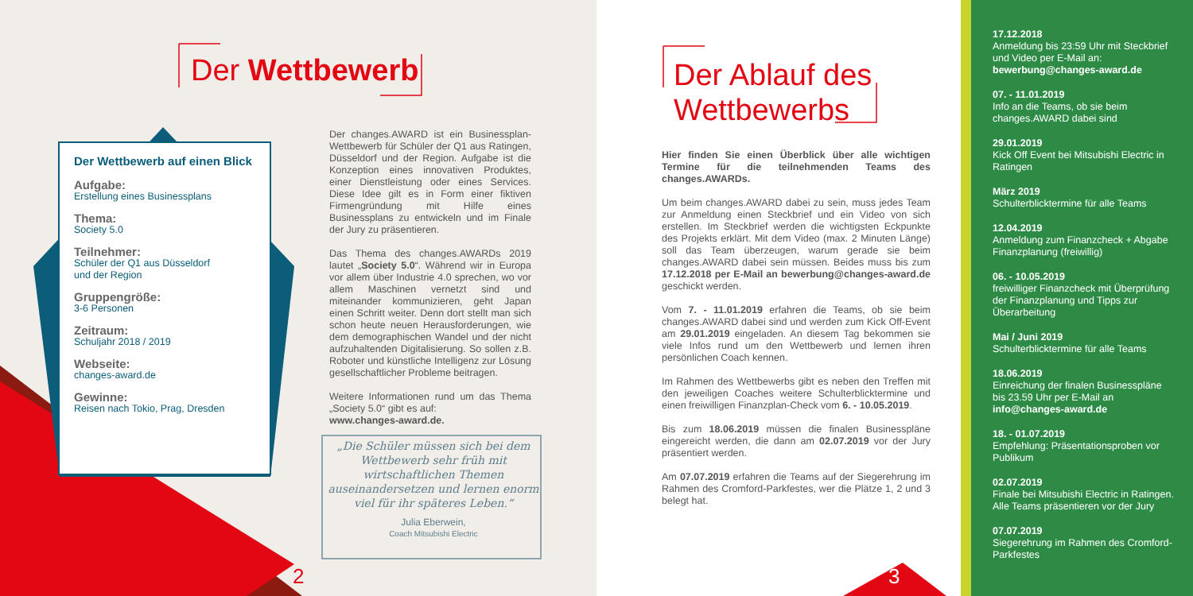Der Wettbewerb
Der Wettbewerb auf einen Blick
Aufgabe:
Erstellung eines Businessplans
Thema:
Society 5.0
Teilnehmer:
Schüler der Q1 aus Düsseldorf
und der Region
Gruppengröße:
3-6 Personen
Zeitraum:
Schuljahr 2018 / 2019
Webseite:
changes-award.de
Gewinne:
Reisen nach Tokio, Prag, Dresden
Der changes.AWARD ist ein Businessplan-Wettbewerb für Schüler der Q1 aus Ratingen, Düsseldorf und der Region. Aufgabe ist die Konzeption eines innovativen Produktes, einer Dienstleistung oder eines Services. Diese Idee gilt es in Form einer fiktiven Firmengründung mit Hilfe eines Businessplans zu entwickeln und im Finale der Jury zu präsentieren.
Das Thema des changes.AWARDs 2019 lautet „Society 5.0“. Während wir in Europa vor allem über Industrie 4.0 sprechen, wo vor allem Maschinen vernetzt sind und miteinander kommunizieren, geht Japan einen Schritt weiter. Denn dort stellt man sich schon heute neuen Herausforderungen, wie dem demographischen Wandel und der nicht aufzuhaltenden Digitalisierung. So sollen z.B. Roboter und künstliche Intelligenz zur Lösung gesellschaftlicher Probleme beitragen.
Weitere Informationen rund um das Thema „Society 5.0“ gibt es auf:
www.changes-award.de.
„Die Schüler müssen sich bei dem Wettbewerb sehr früh mit wirtschaftlichen Themen auseinandersetzen und lernen enorm viel für ihr späteres Leben.“
Julia Eberwein,
Coach Mitsubishi Electric
2
Der Ablauf des
Wettbewerbs
Hier finden Sie einen Überblick über alle wichtigen Termine für die teilnehmenden Teams des changes.AWARDs.
Um beim changes.AWARD dabei zu sein, muss jedes Team zur Anmeldung einen Steckbrief und ein Video von sich erstellen. Im Steckbrief werden die wichtigsten Eckpunkte des Projekts erklärt. Mit dem Video (max. 2 Minuten Länge) soll das Team überzeugen, warum gerade sie beim changes.AWARD dabei sein müssen. Beides muss bis zum 17.12.2018 per E-Mail an bewerbung@changes-award.de geschickt werden.
Vom 7. - 11.01.2019 erfahren die Teams, ob sie beim changes.AWARD dabei sind und werden zum Kick Off-Event am 29.01.2019 eingeladen. An diesem Tag bekommen sie viele Infos rund um den Wettbewerb und lernen ihren persönlichen Coach kennen.
Im Rahmen des Wettbewerbs gibt es neben den Treffen mit den jeweiligen Coaches weitere Schulterblicktermine und einen freiwilligen Finanzplan-Check vom 6. - 10.05.2019.
Bis zum 18.06.2019 müssen die finalen Businesspläne eingereicht werden, die dann am 02.07.2019 vor der Jury präsentiert werden.
Am 07.07.2019 erfahren die Teams auf der Siegerehrung im Rahmen des Cromford-Parkfestes, wer die Plätze 1, 2 und 3 belegt hat.
3
17.12.2018
Anmeldung bis 23:59 Uhr mit Steckbrief und Video per E-Mail an:
bewerbung@changes-award.de
07. - 11.01.2019
Info an die Teams, ob sie beim changes.AWARD dabei sind
29.01.2019
Kick Off Event bei Mitsubishi Electric in Ratingen
März 2019
Schulterblicktermine für alle Teams
12.04.2019
Anmeldung zum Finanzcheck + Abgabe Finanzplanung (freiwillig)
06. - 10.05.2019
freiwilliger Finanzcheck mit Überprüfung der Finanzplanung und Tipps zur Überarbeitung
Mai / Juni 2019
Schulterblicktermine für alle Teams
18.06.2019
Einreichung der finalen Businesspläne bis 23.59 Uhr per E-Mail an info@changes-award.de
18. - 01.07.2019
Empfehlung: Präsentationsproben vor Publikum
02.07.2019
Finale bei Mitsubishi Electric in Ratingen. Alle Teams präsentieren vor der Jury
07.07.2019
Siegerehrung im Rahmen des Cromford-Parkfestes